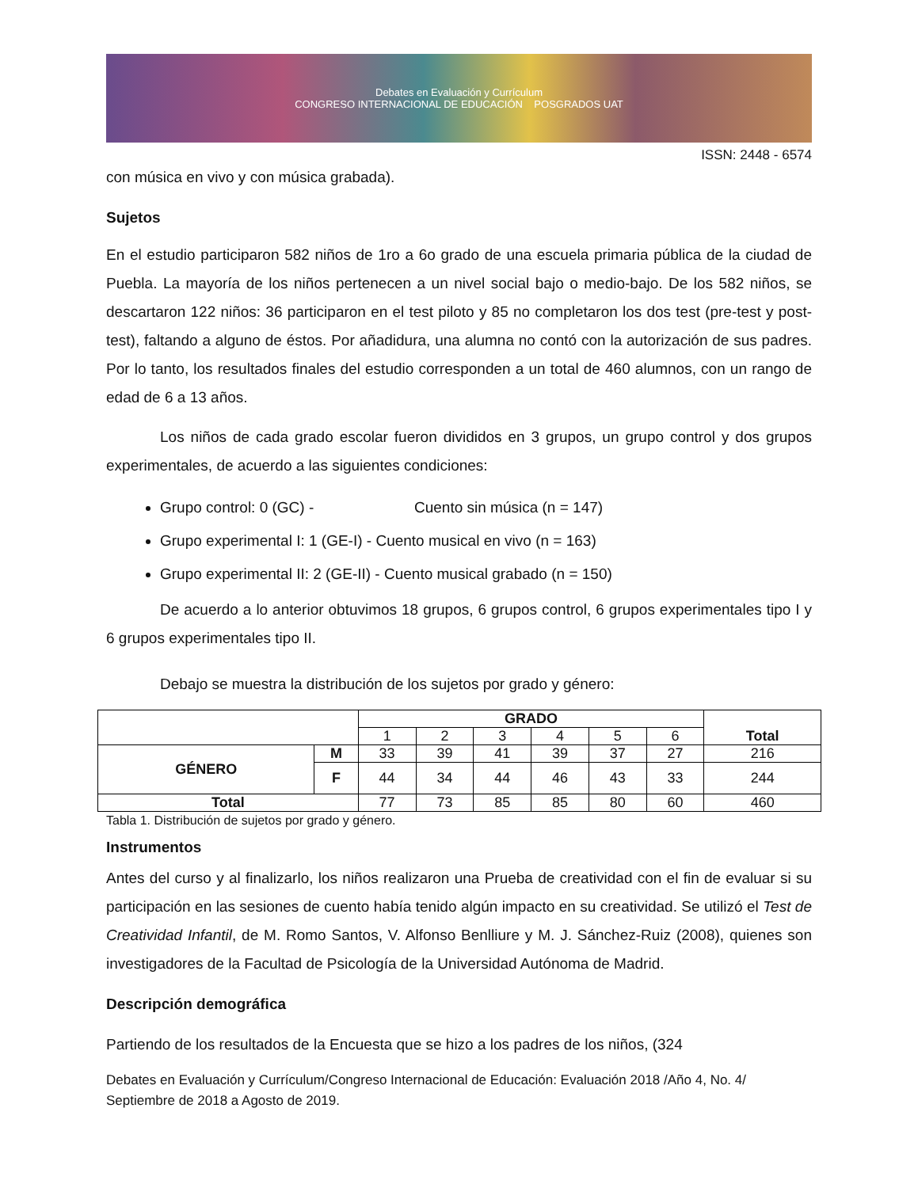Debates en Evaluación y Currículum
CONGRESO INTERNACIONAL DE EDUCACIÓN POSGRADOS UAT
ISSN: 2448 - 6574
con música en vivo y con música grabada).
Sujetos
En el estudio participaron 582 niños de 1ro a 6o grado de una escuela primaria pública de la ciudad de Puebla. La mayoría de los niños pertenecen a un nivel social bajo o medio-bajo. De los 582 niños, se descartaron 122 niños: 36 participaron en el test piloto y 85 no completaron los dos test (pre-test y post-test), faltando a alguno de éstos. Por añadidura, una alumna no contó con la autorización de sus padres. Por lo tanto, los resultados finales del estudio corresponden a un total de 460 alumnos, con un rango de edad de 6 a 13 años.
Los niños de cada grado escolar fueron divididos en 3 grupos, un grupo control y dos grupos experimentales, de acuerdo a las siguientes condiciones:
Grupo control: 0 (GC) - Cuento sin música (n = 147)
Grupo experimental I: 1 (GE-I) - Cuento musical en vivo (n = 163)
Grupo experimental II: 2 (GE-II) - Cuento musical grabado (n = 150)
De acuerdo a lo anterior obtuvimos 18 grupos, 6 grupos control, 6 grupos experimentales tipo I y 6 grupos experimentales tipo II.
Debajo se muestra la distribución de los sujetos por grado y género:
| | | GRADO | | | | | | Total |
| --- | --- | --- | --- | --- | --- | --- | --- | --- |
| | | 1 | 2 | 3 | 4 | 5 | 6 | |
| GÉNERO | M | 33 | 39 | 41 | 39 | 37 | 27 | 216 |
| | F | 44 | 34 | 44 | 46 | 43 | 33 | 244 |
| Total | | 77 | 73 | 85 | 85 | 80 | 60 | 460 |
Tabla 1. Distribución de sujetos por grado y género.
Instrumentos
Antes del curso y al finalizarlo, los niños realizaron una Prueba de creatividad con el fin de evaluar si su participación en las sesiones de cuento había tenido algún impacto en su creatividad. Se utilizó el Test de Creatividad Infantil, de M. Romo Santos, V. Alfonso Benlliure y M. J. Sánchez-Ruiz (2008), quienes son investigadores de la Facultad de Psicología de la Universidad Autónoma de Madrid.
Descripción demográfica
Partiendo de los resultados de la Encuesta que se hizo a los padres de los niños, (324
Debates en Evaluación y Currículum/Congreso Internacional de Educación: Evaluación 2018 /Año 4, No. 4/ Septiembre de 2018 a Agosto de 2019.